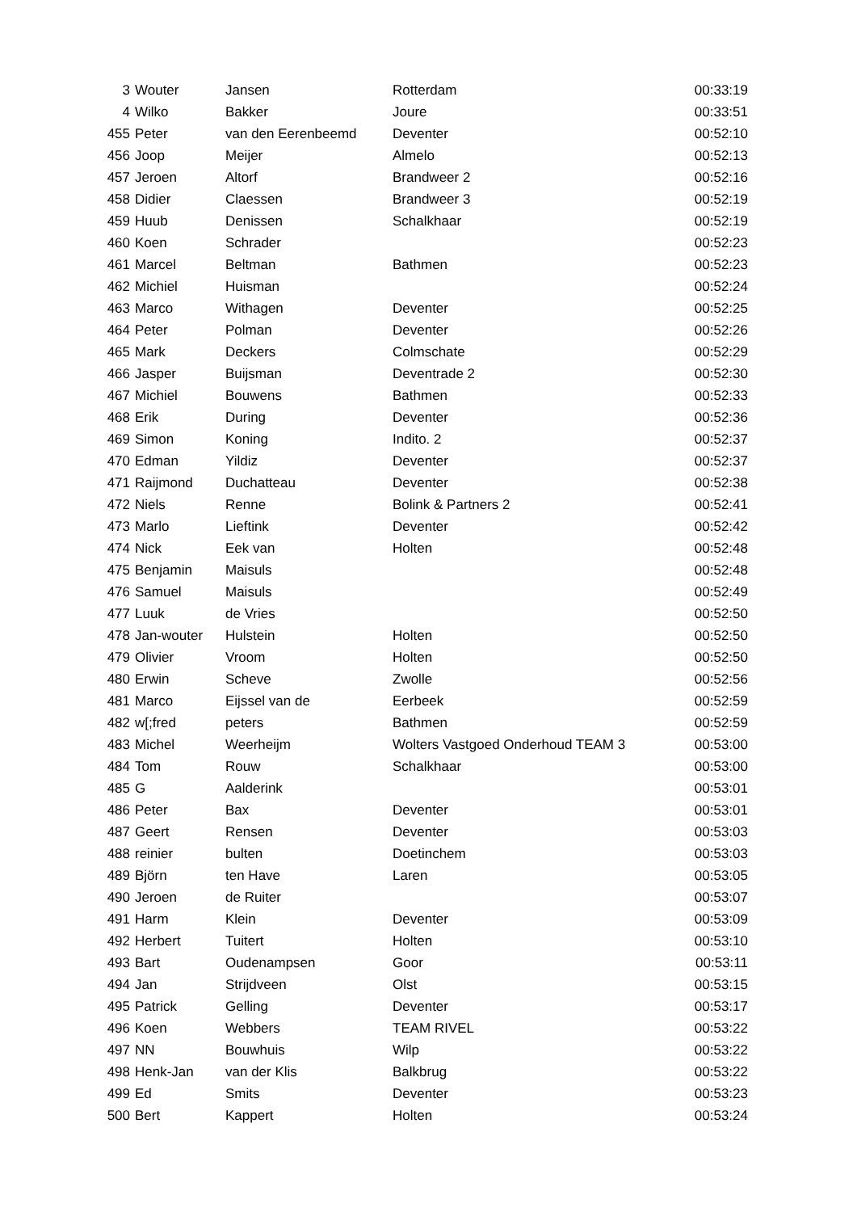| 3 | Wouter | Jansen | Rotterdam | 00:33:19 |
| 4 | Wilko | Bakker | Joure | 00:33:51 |
| 455 | Peter | van den Eerenbeemd | Deventer | 00:52:10 |
| 456 | Joop | Meijer | Almelo | 00:52:13 |
| 457 | Jeroen | Altorf | Brandweer 2 | 00:52:16 |
| 458 | Didier | Claessen | Brandweer 3 | 00:52:19 |
| 459 | Huub | Denissen | Schalkhaar | 00:52:19 |
| 460 | Koen | Schrader | | 00:52:23 |
| 461 | Marcel | Beltman | Bathmen | 00:52:23 |
| 462 | Michiel | Huisman | | 00:52:24 |
| 463 | Marco | Withagen | Deventer | 00:52:25 |
| 464 | Peter | Polman | Deventer | 00:52:26 |
| 465 | Mark | Deckers | Colmschate | 00:52:29 |
| 466 | Jasper | Buijsman | Deventrade 2 | 00:52:30 |
| 467 | Michiel | Bouwens | Bathmen | 00:52:33 |
| 468 | Erik | During | Deventer | 00:52:36 |
| 469 | Simon | Koning | Indito. 2 | 00:52:37 |
| 470 | Edman | Yildiz | Deventer | 00:52:37 |
| 471 | Raijmond | Duchatteau | Deventer | 00:52:38 |
| 472 | Niels | Renne | Bolink & Partners 2 | 00:52:41 |
| 473 | Marlo | Lieftink | Deventer | 00:52:42 |
| 474 | Nick | Eek van | Holten | 00:52:48 |
| 475 | Benjamin | Maisuls | | 00:52:48 |
| 476 | Samuel | Maisuls | | 00:52:49 |
| 477 | Luuk | de Vries | | 00:52:50 |
| 478 | Jan-wouter | Hulstein | Holten | 00:52:50 |
| 479 | Olivier | Vroom | Holten | 00:52:50 |
| 480 | Erwin | Scheve | Zwolle | 00:52:56 |
| 481 | Marco | Eijssel van de | Eerbeek | 00:52:59 |
| 482 | w[;fred | peters | Bathmen | 00:52:59 |
| 483 | Michel | Weerheijm | Wolters Vastgoed Onderhoud TEAM 3 | 00:53:00 |
| 484 | Tom | Rouw | Schalkhaar | 00:53:00 |
| 485 | G | Aalderink | | 00:53:01 |
| 486 | Peter | Bax | Deventer | 00:53:01 |
| 487 | Geert | Rensen | Deventer | 00:53:03 |
| 488 | reinier | bulten | Doetinchem | 00:53:03 |
| 489 | Björn | ten Have | Laren | 00:53:05 |
| 490 | Jeroen | de Ruiter | | 00:53:07 |
| 491 | Harm | Klein | Deventer | 00:53:09 |
| 492 | Herbert | Tuitert | Holten | 00:53:10 |
| 493 | Bart | Oudenampsen | Goor | 00:53:11 |
| 494 | Jan | Strijdveen | Olst | 00:53:15 |
| 495 | Patrick | Gelling | Deventer | 00:53:17 |
| 496 | Koen | Webbers | TEAM RIVEL | 00:53:22 |
| 497 | NN | Bouwhuis | Wilp | 00:53:22 |
| 498 | Henk-Jan | van der Klis | Balkbrug | 00:53:22 |
| 499 | Ed | Smits | Deventer | 00:53:23 |
| 500 | Bert | Kappert | Holten | 00:53:24 |